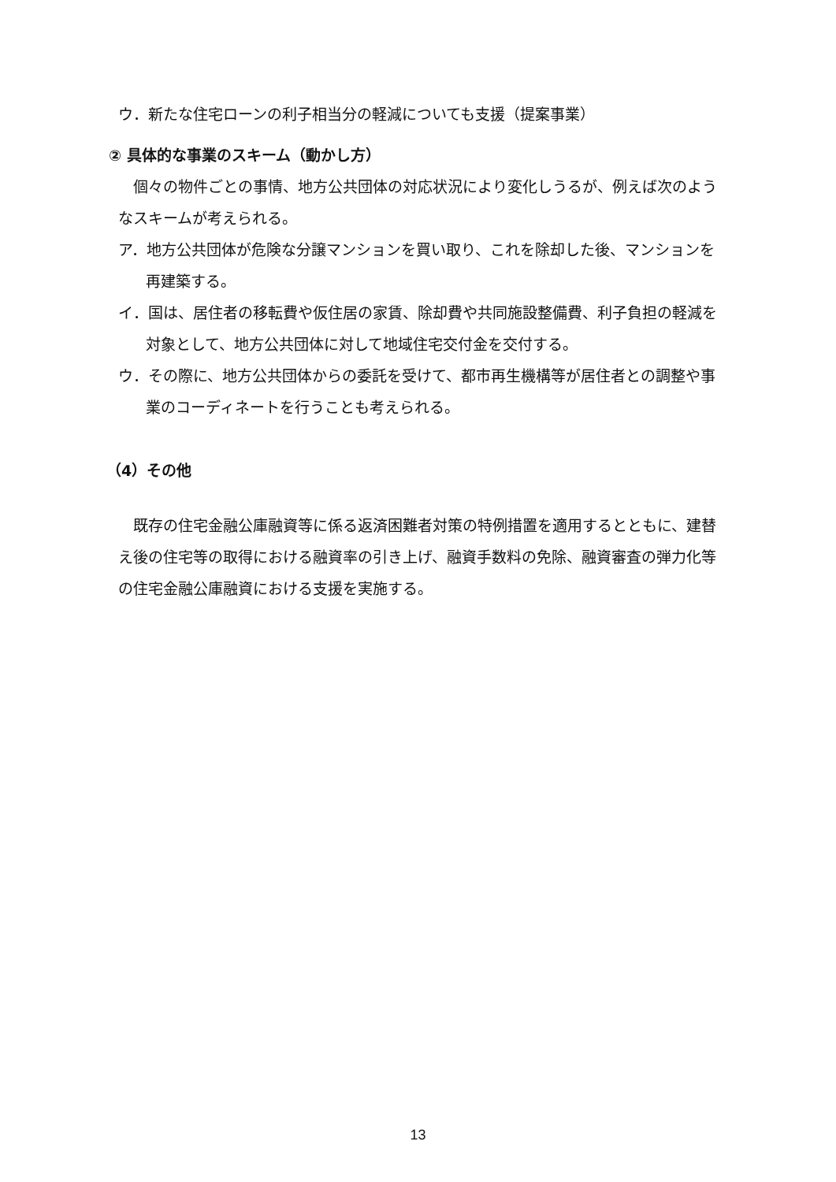ウ．新たな住宅ローンの利子相当分の軽減についても支援（提案事業）
② 具体的な事業のスキーム（動かし方）
個々の物件ごとの事情、地方公共団体の対応状況により変化しうるが、例えば次のようなスキームが考えられる。
ア．地方公共団体が危険な分譲マンションを買い取り、これを除却した後、マンションを再建築する。
イ．国は、居住者の移転費や仮住居の家賃、除却費や共同施設整備費、利子負担の軽減を対象として、地方公共団体に対して地域住宅交付金を交付する。
ウ．その際に、地方公共団体からの委託を受けて、都市再生機構等が居住者との調整や事業のコーディネートを行うことも考えられる。
（4）その他
既存の住宅金融公庫融資等に係る返済困難者対策の特例措置を適用するとともに、建替え後の住宅等の取得における融資率の引き上げ、融資手数料の免除、融資審査の弾力化等の住宅金融公庫融資における支援を実施する。
13